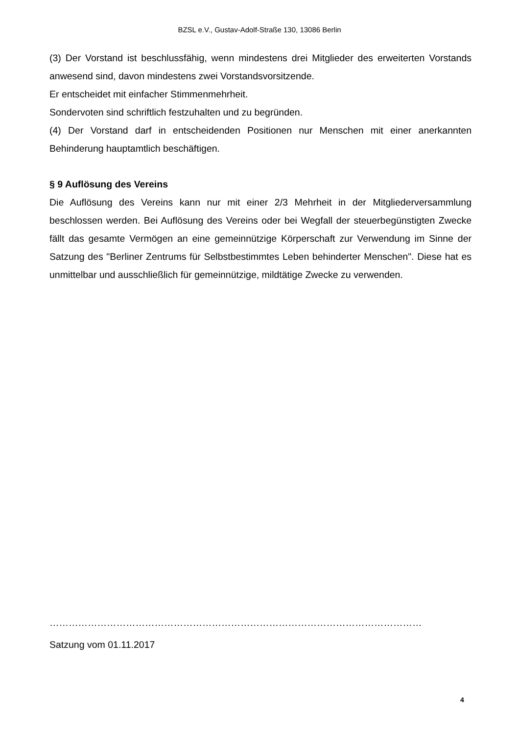BZSL e.V., Gustav-Adolf-Straße 130, 13086 Berlin
(3) Der Vorstand ist beschlussfähig, wenn mindestens drei Mitglieder des erweiterten Vor­stands anwesend sind, davon mindestens zwei Vorstandsvorsitzende.
Er entscheidet mit einfacher Stimmenmehrheit.
Sondervoten sind schriftlich festzuhalten und zu begründen.
(4) Der Vorstand darf in entscheidenden Positionen nur Menschen mit einer anerkannten Behinderung hauptamtlich beschäftigen.
§ 9 Auflösung des Vereins
Die Auflösung des Vereins kann nur mit einer 2/3 Mehrheit in der Mitgliederversammlung beschlossen werden. Bei Auflösung des Vereins oder bei Wegfall der steuerbegünstigten Zwecke fällt das gesamte Vermögen an eine gemeinnützige Körperschaft zur Verwendung im Sinne der Satzung des "Berliner Zentrums für Selbstbestimmtes Leben behinderter Menschen". Diese hat es unmittelbar und ausschließlich für gemeinnützige, mildtätige Zwecke zu verwenden.
………………………………………………………………………………………………………
Satzung vom 01.11.2017
4